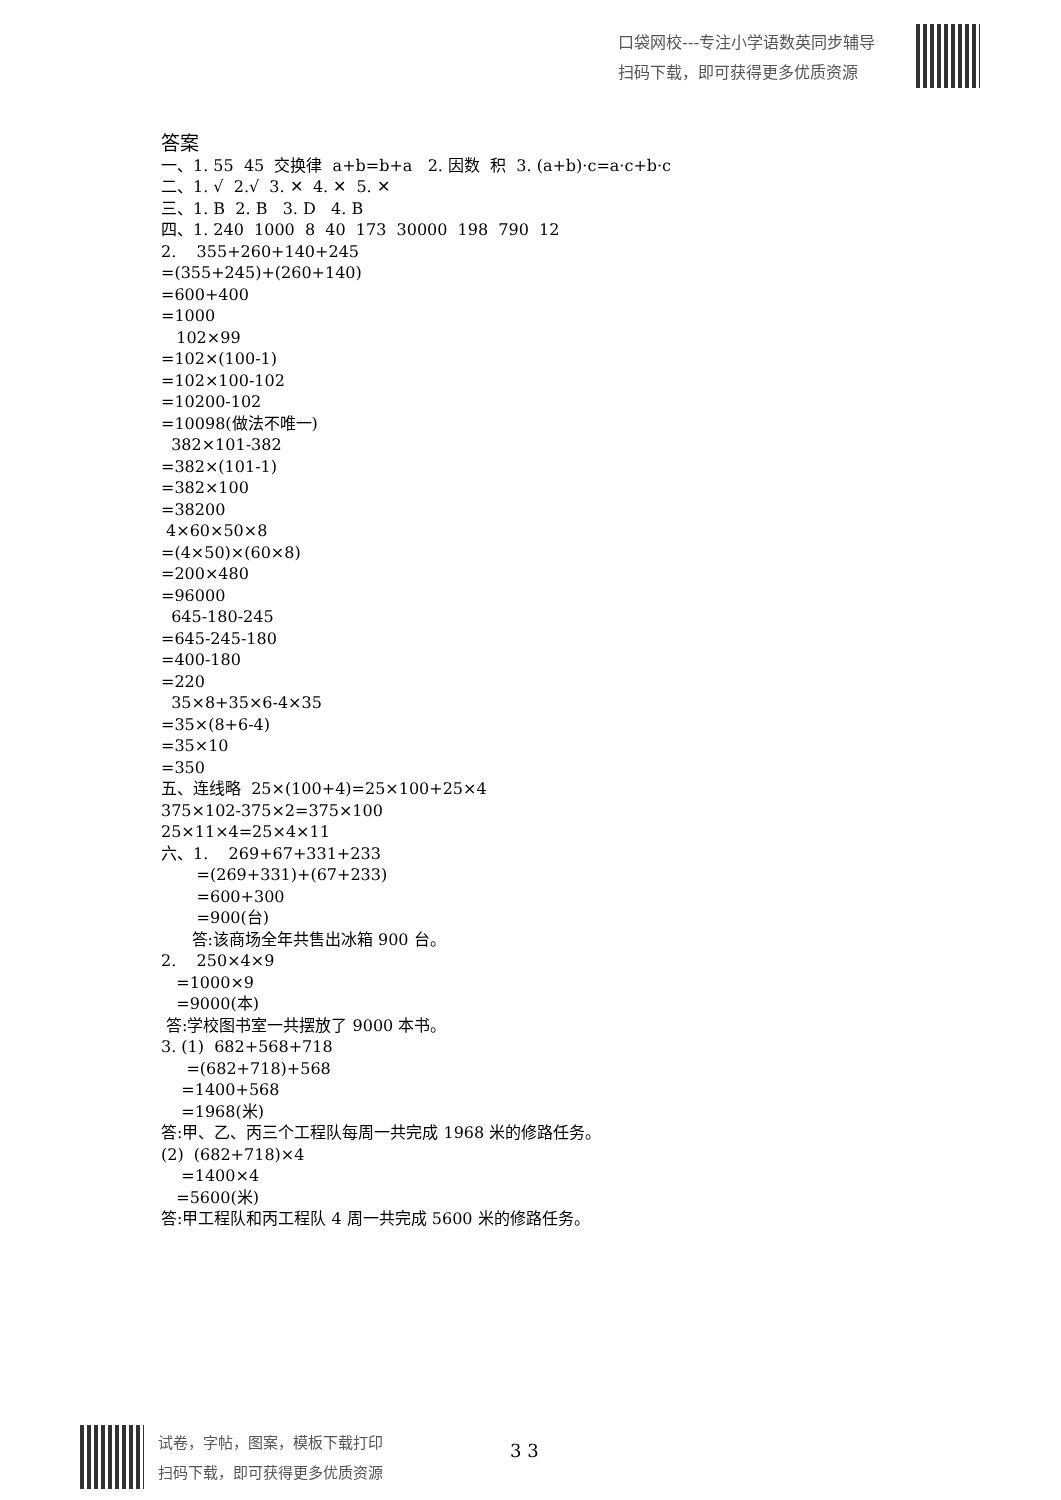口袋网校---专注小学语数英同步辅导
扫码下载，即可获得更多优质资源
答案
一、1. 55 45 交换律 a+b=b+a 2. 因数 积 3. (a+b)·c=a·c+b·c
二、1. √ 2.√ 3. ✕ 4. ✕ 5. ✕
三、1. B 2. B 3. D 4. B
四、1. 240 1000 8 40 173 30000 198 790 12
2. 355+260+140+245
=(355+245)+(260+140)
=600+400
=1000
102×99
=102×(100-1)
=102×100-102
=10200-102
=10098(做法不唯一)
382×101-382
=382×(101-1)
=382×100
=38200
4×60×50×8
=(4×50)×(60×8)
=200×480
=96000
645-180-245
=645-245-180
=400-180
=220
35×8+35×6-4×35
=35×(8+6-4)
=35×10
=350
五、连线略 25×(100+4)=25×100+25×4
375×102-375×2=375×100
25×11×4=25×4×11
六、1. 269+67+331+233
=(269+331)+(67+233)
=600+300
=900(台)
答:该商场全年共售出冰箱 900 台。
2. 250×4×9
=1000×9
=9000(本)
答:学校图书室一共摆放了 9000 本书。
3. (1) 682+568+718
=(682+718)+568
=1400+568
=1968(米)
答:甲、乙、丙三个工程队每周一共完成 1968 米的修路任务。
(2) (682+718)×4
=1400×4
=5600(米)
答:甲工程队和丙工程队 4 周一共完成 5600 米的修路任务。
试卷，字帖，图案，模板下载打印
扫码下载，即可获得更多优质资源
3 3